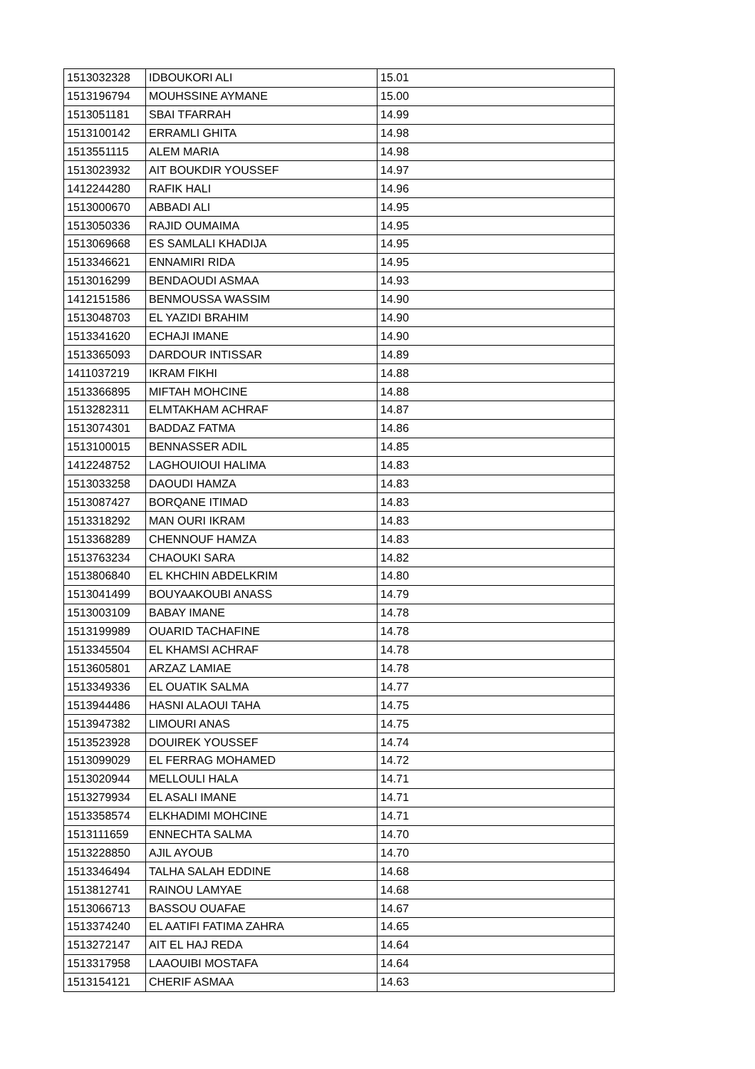| 1513032328 | IDBOUKORI ALI | 15.01 |
| 1513196794 | MOUHSSINE AYMANE | 15.00 |
| 1513051181 | SBAI TFARRAH | 14.99 |
| 1513100142 | ERRAMLI GHITA | 14.98 |
| 1513551115 | ALEM MARIA | 14.98 |
| 1513023932 | AIT BOUKDIR YOUSSEF | 14.97 |
| 1412244280 | RAFIK HALI | 14.96 |
| 1513000670 | ABBADI ALI | 14.95 |
| 1513050336 | RAJID OUMAIMA | 14.95 |
| 1513069668 | ES SAMLALI KHADIJA | 14.95 |
| 1513346621 | ENNAMIRI RIDA | 14.95 |
| 1513016299 | BENDAOUDI ASMAA | 14.93 |
| 1412151586 | BENMOUSSA WASSIM | 14.90 |
| 1513048703 | EL YAZIDI BRAHIM | 14.90 |
| 1513341620 | ECHAJI IMANE | 14.90 |
| 1513365093 | DARDOUR INTISSAR | 14.89 |
| 1411037219 | IKRAM FIKHI | 14.88 |
| 1513366895 | MIFTAH MOHCINE | 14.88 |
| 1513282311 | ELMTAKHAM ACHRAF | 14.87 |
| 1513074301 | BADDAZ FATMA | 14.86 |
| 1513100015 | BENNASSER ADIL | 14.85 |
| 1412248752 | LAGHOUIOUI HALIMA | 14.83 |
| 1513033258 | DAOUDI HAMZA | 14.83 |
| 1513087427 | BORQANE ITIMAD | 14.83 |
| 1513318292 | MAN OURI IKRAM | 14.83 |
| 1513368289 | CHENNOUF HAMZA | 14.83 |
| 1513763234 | CHAOUKI SARA | 14.82 |
| 1513806840 | EL KHCHIN ABDELKRIM | 14.80 |
| 1513041499 | BOUYAAKOUBI ANASS | 14.79 |
| 1513003109 | BABAY IMANE | 14.78 |
| 1513199989 | OUARID TACHAFINE | 14.78 |
| 1513345504 | EL KHAMSI ACHRAF | 14.78 |
| 1513605801 | ARZAZ LAMIAE | 14.78 |
| 1513349336 | EL OUATIK SALMA | 14.77 |
| 1513944486 | HASNI ALAOUI TAHA | 14.75 |
| 1513947382 | LIMOURI ANAS | 14.75 |
| 1513523928 | DOUIREK YOUSSEF | 14.74 |
| 1513099029 | EL FERRAG MOHAMED | 14.72 |
| 1513020944 | MELLOULI HALA | 14.71 |
| 1513279934 | EL ASALI IMANE | 14.71 |
| 1513358574 | ELKHADIMI MOHCINE | 14.71 |
| 1513111659 | ENNECHTA SALMA | 14.70 |
| 1513228850 | AJIL AYOUB | 14.70 |
| 1513346494 | TALHA SALAH EDDINE | 14.68 |
| 1513812741 | RAINOU LAMYAE | 14.68 |
| 1513066713 | BASSOU OUAFAE | 14.67 |
| 1513374240 | EL AATIFI FATIMA ZAHRA | 14.65 |
| 1513272147 | AIT EL HAJ REDA | 14.64 |
| 1513317958 | LAAOUIBI MOSTAFA | 14.64 |
| 1513154121 | CHERIF ASMAA | 14.63 |